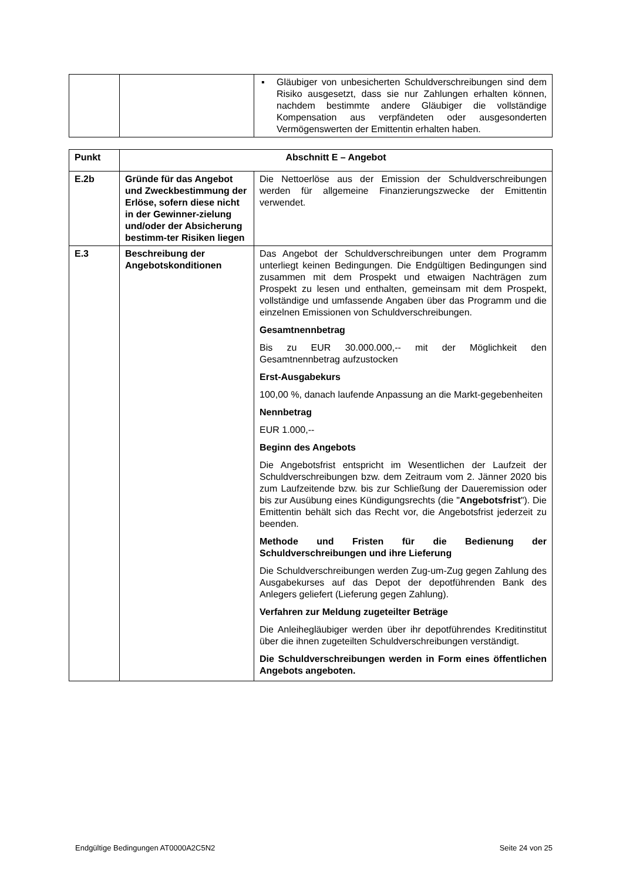| | | ▪ Gläubiger von unbesicherten Schuldverschreibungen sind dem Risiko ausgesetzt, dass sie nur Zahlungen erhalten können, nachdem bestimmte andere Gläubiger die vollständige Kompensation aus verpfändeten oder ausgesonderten Vermögenswerten der Emittentin erhalten haben. |
| Punkt | Abschnitt E – Angebot | |
| --- | --- | --- |
| E.2b | Gründe für das Angebot und Zweckbestimmung der Erlöse, sofern diese nicht in der Gewinner-zielung und/oder der Absicherung bestimm-ter Risiken liegen | Die Nettoerlöse aus der Emission der Schuldverschreibungen werden für allgemeine Finanzierungszwecke der Emittentin verwendet. |
| E.3 | Beschreibung der Angebotskonditionen | Das Angebot der Schuldverschreibungen unter dem Programm unterliegt keinen Bedingungen. Die Endgültigen Bedingungen sind zusammen mit dem Prospekt und etwaigen Nachträgen zum Prospekt zu lesen und enthalten, gemeinsam mit dem Prospekt, vollständige und umfassende Angaben über das Programm und die einzelnen Emissionen von Schuldverschreibungen. Gesamtnennbetrag Bis zu EUR 30.000.000,-- mit der Möglichkeit den Gesamtnennbetrag aufzustocken Erst-Ausgabekurs 100,00 %, danach laufende Anpassung an die Markt-gegebenheiten Nennbetrag EUR 1.000,-- Beginn des Angebots Die Angebotsfrist entspricht im Wesentlichen der Laufzeit der Schuldverschreibungen bzw. dem Zeitraum vom 2. Jänner 2020 bis zum Laufzeitende bzw. bis zur Schließung der Daueremission oder bis zur Ausübung eines Kündigungsrechts (die " Angebotsfrist "). Die Emittentin behält sich das Recht vor, die Angebotsfrist jederzeit zu beenden. Methode und Fristen für die Bedienung der Schuldverschreibungen und ihre Lieferung Die Schuldverschreibungen werden Zug-um-Zug gegen Zahlung des Ausgabekurses auf das Depot der depotführenden Bank des Anlegers geliefert (Lieferung gegen Zahlung). Verfahren zur Meldung zugeteilter Beträge Die Anleihegläubiger werden über ihr depotführendes Kreditinstitut über die ihnen zugeteilten Schuldverschreibungen verständigt. Die Schuldverschreibungen werden in Form eines öffentlichen Angebots angeboten. |
Endgültige Bedingungen AT0000A2C5N2 Seite 24 von 25